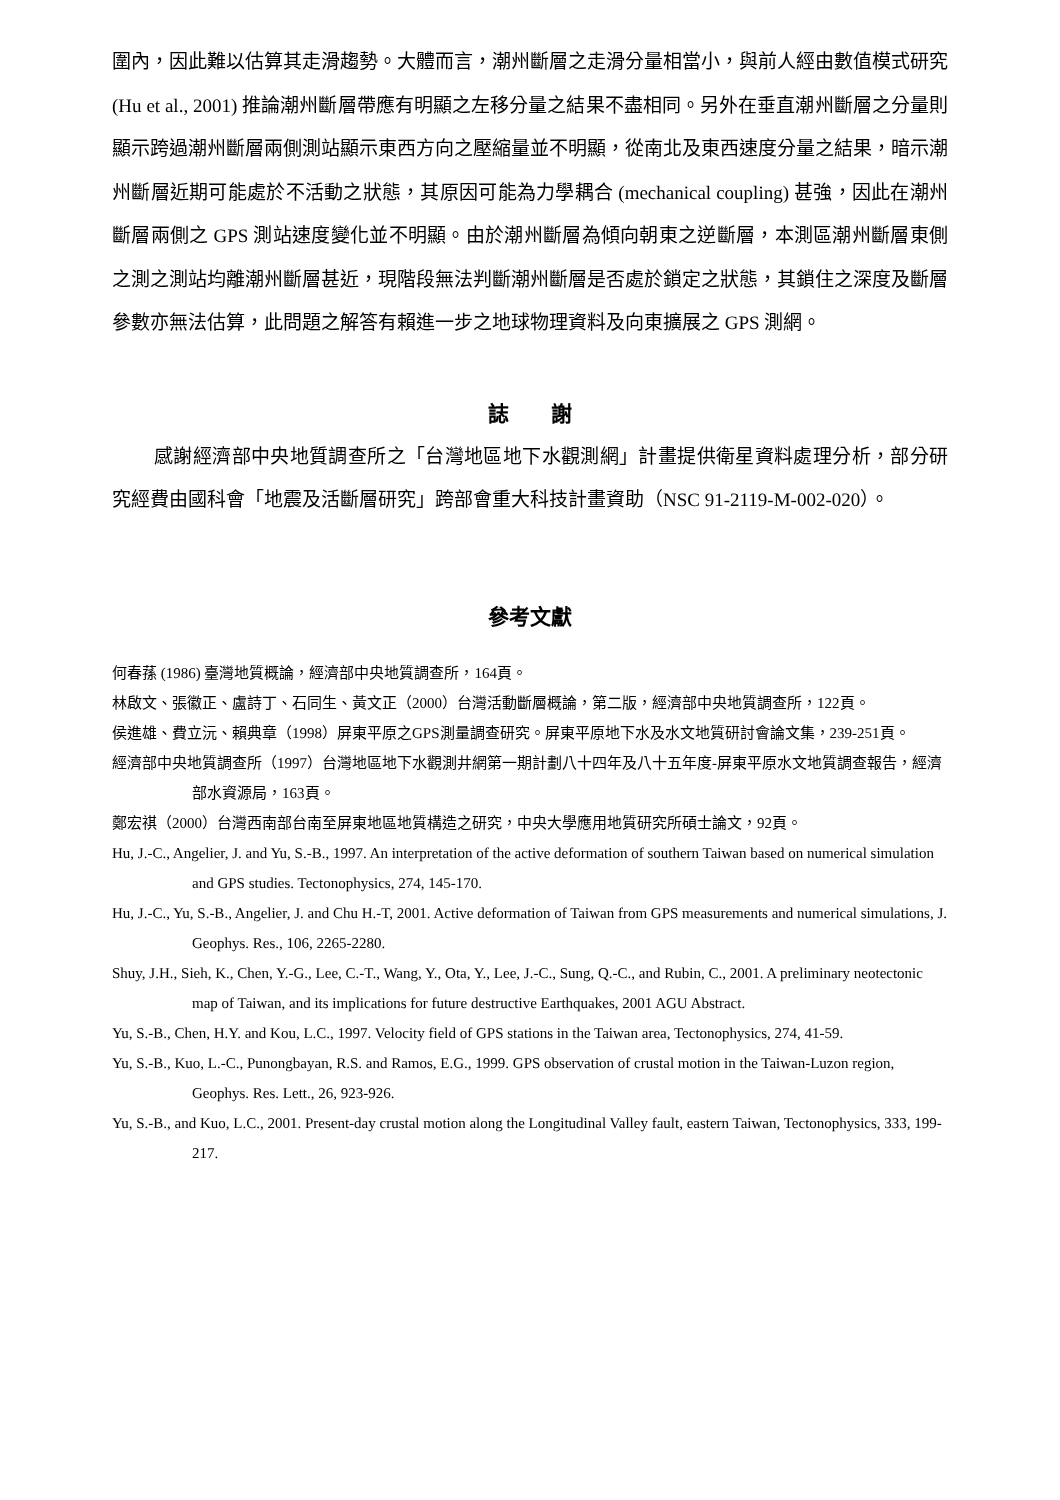圍內，因此難以估算其走滑趨勢。大體而言，潮州斷層之走滑分量相當小，與前人經由數值模式研究 (Hu et al., 2001) 推論潮州斷層帶應有明顯之左移分量之結果不盡相同。另外在垂直潮州斷層之分量則顯示跨過潮州斷層兩側測站顯示東西方向之壓縮量並不明顯，從南北及東西速度分量之結果，暗示潮州斷層近期可能處於不活動之狀態，其原因可能為力學耦合 (mechanical coupling) 甚強，因此在潮州斷層兩側之 GPS 測站速度變化並不明顯。由於潮州斷層為傾向朝東之逆斷層，本測區潮州斷層東側之測之測站均離潮州斷層甚近，現階段無法判斷潮州斷層是否處於鎖定之狀態，其鎖住之深度及斷層參數亦無法估算，此問題之解答有賴進一步之地球物理資料及向東擴展之 GPS 測網。
誌　　謝
感謝經濟部中央地質調查所之「台灣地區地下水觀測網」計畫提供衛星資料處理分析，部分研究經費由國科會「地震及活斷層研究」跨部會重大科技計畫資助（NSC 91-2119-M-002-020）。
參考文獻
何春蓀 (1986) 臺灣地質概論，經濟部中央地質調查所，164頁。
林啟文、張徽正、盧詩丁、石同生、黃文正（2000）台灣活動斷層概論，第二版，經濟部中央地質調查所，122頁。
侯進雄、費立沅、賴典章（1998）屏東平原之GPS測量調查研究。屏東平原地下水及水文地質研討會論文集，239-251頁。
經濟部中央地質調查所（1997）台灣地區地下水觀測井網第一期計劃八十四年及八十五年度-屏東平原水文地質調查報告，經濟部水資源局，163頁。
鄭宏祺（2000）台灣西南部台南至屏東地區地質構造之研究，中央大學應用地質研究所碩士論文，92頁。
Hu, J.-C., Angelier, J. and Yu, S.-B., 1997. An interpretation of the active deformation of southern Taiwan based on numerical simulation and GPS studies. Tectonophysics, 274, 145-170.
Hu, J.-C., Yu, S.-B., Angelier, J. and Chu H.-T, 2001. Active deformation of Taiwan from GPS measurements and numerical simulations, J. Geophys. Res., 106, 2265-2280.
Shuy, J.H., Sieh, K., Chen, Y.-G., Lee, C.-T., Wang, Y., Ota, Y., Lee, J.-C., Sung, Q.-C., and Rubin, C., 2001. A preliminary neotectonic map of Taiwan, and its implications for future destructive Earthquakes, 2001 AGU Abstract.
Yu, S.-B., Chen, H.Y. and Kou, L.C., 1997. Velocity field of GPS stations in the Taiwan area, Tectonophysics, 274, 41-59.
Yu, S.-B., Kuo, L.-C., Punongbayan, R.S. and Ramos, E.G., 1999. GPS observation of crustal motion in the Taiwan-Luzon region, Geophys. Res. Lett., 26, 923-926.
Yu, S.-B., and Kuo, L.C., 2001. Present-day crustal motion along the Longitudinal Valley fault, eastern Taiwan, Tectonophysics, 333, 199-217.